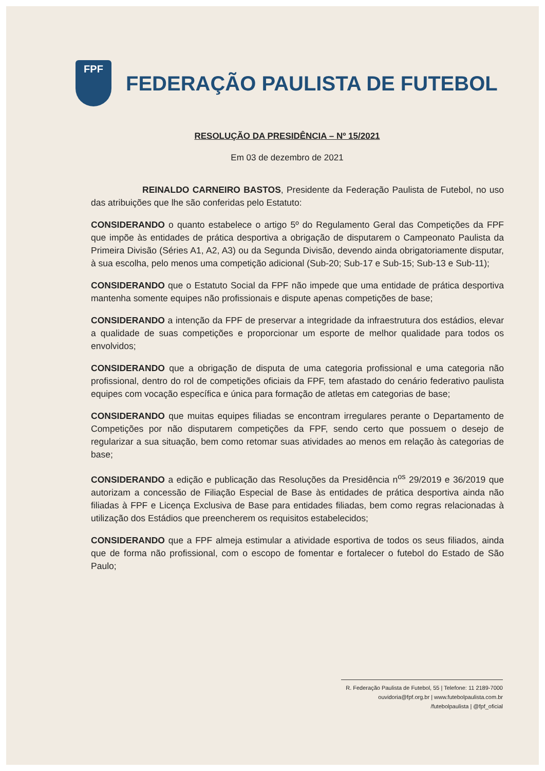FPF
FEDERAÇÃO PAULISTA DE FUTEBOL
RESOLUÇÃO DA PRESIDÊNCIA – Nº 15/2021
Em 03 de dezembro de 2021
REINALDO CARNEIRO BASTOS, Presidente da Federação Paulista de Futebol, no uso das atribuições que lhe são conferidas pelo Estatuto:
CONSIDERANDO o quanto estabelece o artigo 5º do Regulamento Geral das Competições da FPF que impõe às entidades de prática desportiva a obrigação de disputarem o Campeonato Paulista da Primeira Divisão (Séries A1, A2, A3) ou da Segunda Divisão, devendo ainda obrigatoriamente disputar, à sua escolha, pelo menos uma competição adicional (Sub-20; Sub-17 e Sub-15; Sub-13 e Sub-11);
CONSIDERANDO que o Estatuto Social da FPF não impede que uma entidade de prática desportiva mantenha somente equipes não profissionais e dispute apenas competições de base;
CONSIDERANDO a intenção da FPF de preservar a integridade da infraestrutura dos estádios, elevar a qualidade de suas competições e proporcionar um esporte de melhor qualidade para todos os envolvidos;
CONSIDERANDO que a obrigação de disputa de uma categoria profissional e uma categoria não profissional, dentro do rol de competições oficiais da FPF, tem afastado do cenário federativo paulista equipes com vocação específica e única para formação de atletas em categorias de base;
CONSIDERANDO que muitas equipes filiadas se encontram irregulares perante o Departamento de Competições por não disputarem competições da FPF, sendo certo que possuem o desejo de regularizar a sua situação, bem como retomar suas atividades ao menos em relação às categorias de base;
CONSIDERANDO a edição e publicação das Resoluções da Presidência n<sup>os</sup> 29/2019 e 36/2019 que autorizam a concessão de Filiação Especial de Base às entidades de prática desportiva ainda não filiadas à FPF e Licença Exclusiva de Base para entidades filiadas, bem como regras relacionadas à utilização dos Estádios que preencherem os requisitos estabelecidos;
CONSIDERANDO que a FPF almeja estimular a atividade esportiva de todos os seus filiados, ainda que de forma não profissional, com o escopo de fomentar e fortalecer o futebol do Estado de São Paulo;
R. Federação Paulista de Futebol, 55 | Telefone: 11 2189-7000
ouvidoria@fpf.org.br | www.futebolpaulista.com.br
/futebolpaulista | @fpf_oficial